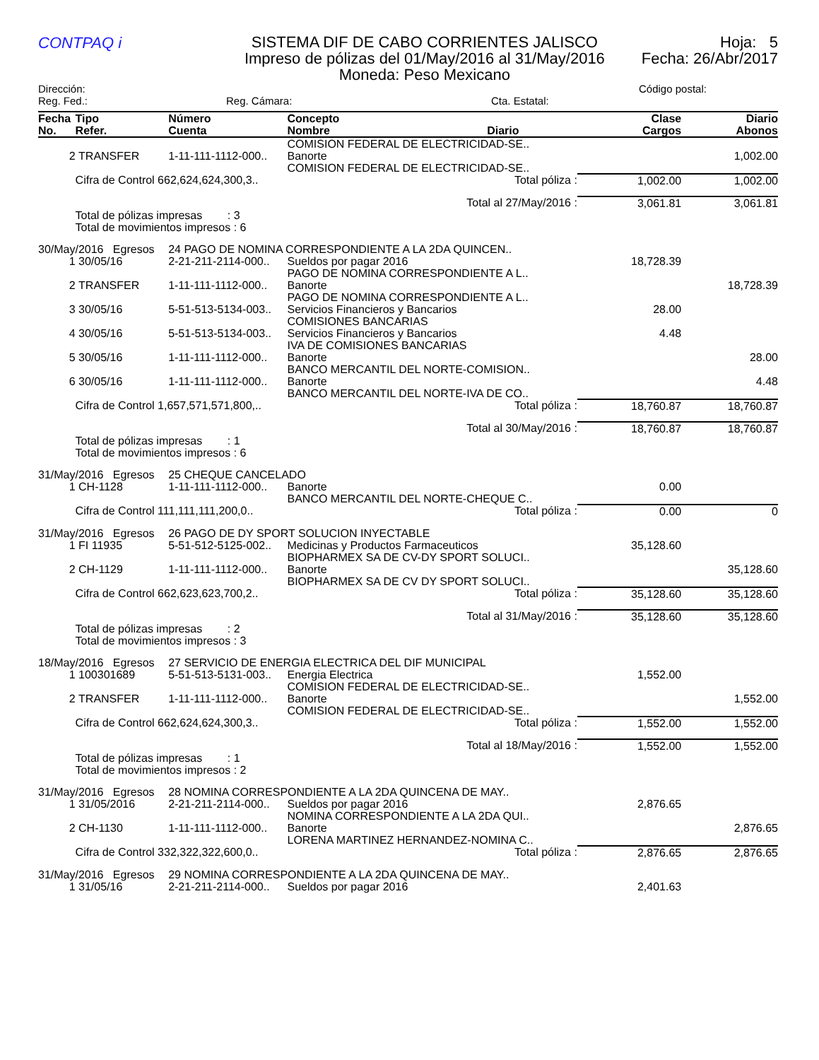CONTPAQ i
SISTEMA DIF DE CABO CORRIENTES JALISCO
Impreso de pólizas del 01/May/2016 al 31/May/2016
Moneda: Peso Mexicano
Hoja: 5
Fecha: 26/Abr/2017
Dirección: Código postal:
Reg. Fed.: Reg. Cámara: Cta. Estatal:
| Fecha No. | Tipo Refer. | Número Cuenta | Concepto Nombre Diario | Clase Cargos | Diario Abonos |
| --- | --- | --- | --- | --- | --- |
| | | | COMISION FEDERAL DE ELECTRICIDAD-SE.. | | |
| 2 | TRANSFER | 1-11-111-1112-000.. | Banorte | | 1,002.00 |
| | | | COMISION FEDERAL DE ELECTRICIDAD-SE.. | | |
| | Cifra de Control 662,624,624,300,3.. Total póliza : | | | 1,002.00 | 1,002.00 |
| | Total al 27/May/2016 : | | | 3,061.81 | 3,061.81 |
| | Total de pólizas impresas : 3 Total de movimientos impresos : 6 | | | | |
| 30/May/2016 Egresos | | 24 PAGO DE NOMINA CORRESPONDIENTE A LA 2DA QUINCEN.. | | | |
| 1 | 30/05/16 | 2-21-211-2114-000.. | Sueldos por pagar 2016 PAGO DE NOMINA CORRESPONDIENTE A L.. | 18,728.39 | |
| 2 | TRANSFER | 1-11-111-1112-000.. | Banorte PAGO DE NOMINA CORRESPONDIENTE A L.. | | 18,728.39 |
| 3 | 30/05/16 | 5-51-513-5134-003.. | Servicios Financieros y Bancarios COMISIONES BANCARIAS | 28.00 | |
| 4 | 30/05/16 | 5-51-513-5134-003.. | Servicios Financieros y Bancarios IVA DE COMISIONES BANCARIAS | 4.48 | |
| 5 | 30/05/16 | 1-11-111-1112-000.. | Banorte BANCO MERCANTIL DEL NORTE-COMISION.. | | 28.00 |
| 6 | 30/05/16 | 1-11-111-1112-000.. | Banorte BANCO MERCANTIL DEL NORTE-IVA DE CO.. | | 4.48 |
| | Cifra de Control 1,657,571,571,800,.. Total póliza : | | | 18,760.87 | 18,760.87 |
| | Total al 30/May/2016 : | | | 18,760.87 | 18,760.87 |
| | Total de pólizas impresas : 1 Total de movimientos impresos : 6 | | | | |
| 31/May/2016 Egresos | | 25 CHEQUE CANCELADO | | | |
| 1 | CH-1128 | 1-11-111-1112-000.. | Banorte BANCO MERCANTIL DEL NORTE-CHEQUE C.. | 0.00 | |
| | Cifra de Control 111,111,111,200,0.. Total póliza : | | | 0.00 | 0 |
| 31/May/2016 Egresos | | 26 PAGO DE DY SPORT SOLUCION INYECTABLE | | | |
| 1 | FI 11935 | 5-51-512-5125-002.. | Medicinas y Productos Farmaceuticos BIOPHARMEX SA DE CV-DY SPORT SOLUCI.. | 35,128.60 | |
| 2 | CH-1129 | 1-11-111-1112-000.. | Banorte BIOPHARMEX SA DE CV DY SPORT SOLUCI.. | | 35,128.60 |
| | Cifra de Control 662,623,623,700,2.. Total póliza : | | | 35,128.60 | 35,128.60 |
| | Total al 31/May/2016 : | | | 35,128.60 | 35,128.60 |
| | Total de pólizas impresas : 2 Total de movimientos impresos : 3 | | | | |
| 18/May/2016 Egresos | | 27 SERVICIO DE ENERGIA ELECTRICA DEL DIF MUNICIPAL | | | |
| 1 | 100301689 | 5-51-513-5131-003.. | Energia Electrica COMISION FEDERAL DE ELECTRICIDAD-SE.. | 1,552.00 | |
| 2 | TRANSFER | 1-11-111-1112-000.. | Banorte COMISION FEDERAL DE ELECTRICIDAD-SE.. | | 1,552.00 |
| | Cifra de Control 662,624,624,300,3.. Total póliza : | | | 1,552.00 | 1,552.00 |
| | Total al 18/May/2016 : | | | 1,552.00 | 1,552.00 |
| | Total de pólizas impresas : 1 Total de movimientos impresos : 2 | | | | |
| 31/May/2016 Egresos | | 28 NOMINA CORRESPONDIENTE A LA 2DA QUINCENA DE MAY.. | | | |
| 1 | 31/05/2016 | 2-21-211-2114-000.. | Sueldos por pagar 2016 NOMINA CORRESPONDIENTE A LA 2DA QUI.. | 2,876.65 | |
| 2 | CH-1130 | 1-11-111-1112-000.. | Banorte LORENA MARTINEZ HERNANDEZ-NOMINA C.. | | 2,876.65 |
| | Cifra de Control 332,322,322,600,0.. Total póliza : | | | 2,876.65 | 2,876.65 |
| 31/May/2016 Egresos | | 29 NOMINA CORRESPONDIENTE A LA 2DA QUINCENA DE MAY.. | | | |
| 1 | 31/05/16 | 2-21-211-2114-000.. | Sueldos por pagar 2016 | 2,401.63 | |